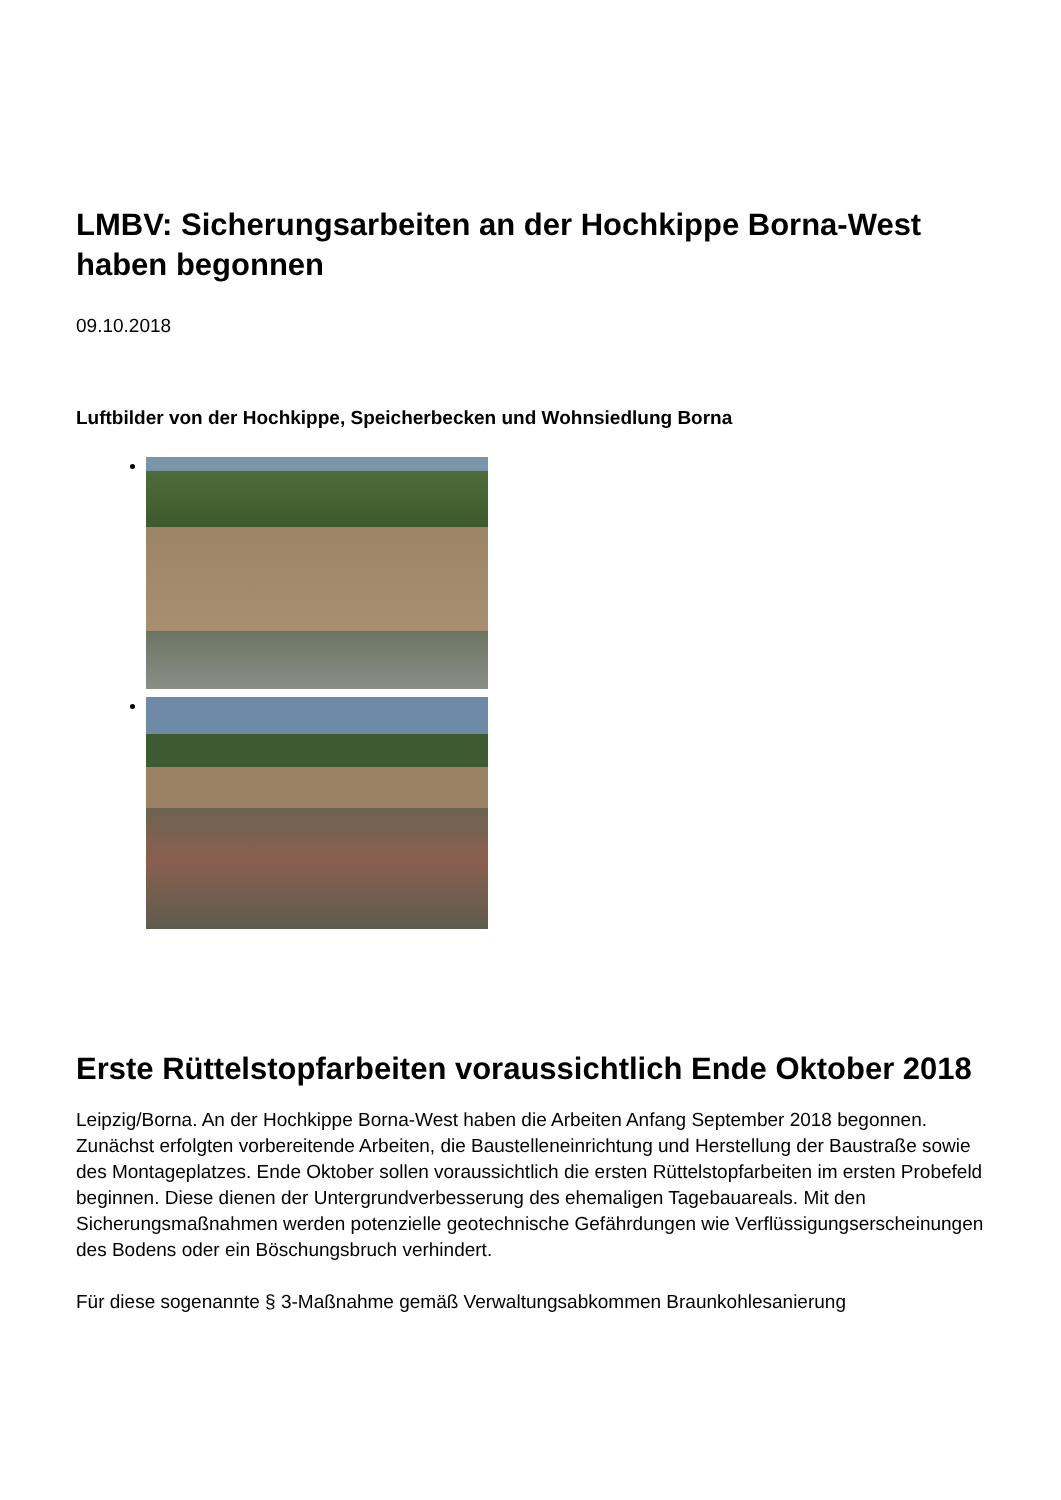LMBV: Sicherungsarbeiten an der Hochkippe Borna-West haben begonnen
09.10.2018
Luftbilder von der Hochkippe, Speicherbecken und Wohnsiedlung Borna
Erste Rüttelstopfarbeiten voraussichtlich Ende Oktober 2018
Leipzig/Borna. An der Hochkippe Borna-West haben die Arbeiten Anfang September 2018 begonnen. Zunächst erfolgten vorbereitende Arbeiten, die Baustelleneinrichtung und Herstellung der Baustraße sowie des Montageplatzes. Ende Oktober sollen voraussichtlich die ersten Rüttelstopfarbeiten im ersten Probefeld beginnen. Diese dienen der Untergrundverbesserung des ehemaligen Tagebauareals. Mit den Sicherungsmaßnahmen werden potenzielle geotechnische Gefährdungen wie Verflüssigungserscheinungen des Bodens oder ein Böschungsbruch verhindert.
Für diese sogenannte § 3-Maßnahme gemäß Verwaltungsabkommen Braunkohlesanierung